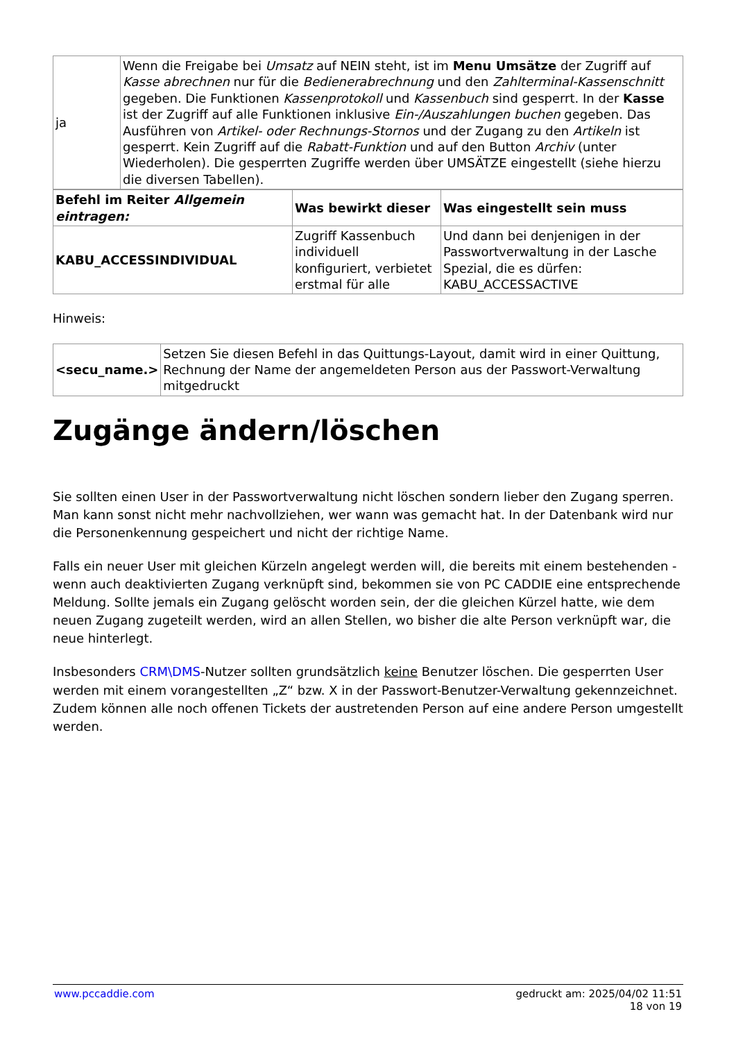| ja | Wenn die Freigabe bei Umsatz auf NEIN steht, ist im Menu Umsätze der Zugriff auf Kasse abrechnen nur für die Bedienerabrechnung und den Zahlterminal-Kassenschnitt gegeben. Die Funktionen Kassenprotokoll und Kassenbuch sind gesperrt. In der Kasse ist der Zugriff auf alle Funktionen inklusive Ein-/Auszahlungen buchen gegeben. Das Ausführen von Artikel- oder Rechnungs-Stornos und der Zugang zu den Artikeln ist gesperrt. Kein Zugriff auf die Rabatt-Funktion und auf den Button Archiv (unter Wiederholen). Die gesperrten Zugriffe werden über UMSÄTZE eingestellt (siehe hierzu die diversen Tabellen). |
| Befehl im Reiter Allgemein eintragen: | Was bewirkt dieser | Was eingestellt sein muss |
| --- | --- | --- |
| KABU_ACCESSINDIVIDUAL | Zugriff Kassenbuch individuell konfiguriert, verbietet erstmal für alle | Und dann bei denjenigen in der Passwortverwaltung in der Lasche Spezial, die es dürfen: KABU_ACCESSACTIVE |
Hinweis:
| <secu_name.> | Setzen Sie diesen Befehl in das Quittungs-Layout, damit wird in einer Quittung, Rechnung der Name der angemeldeten Person aus der Passwort-Verwaltung mitgedruckt |
Zugänge ändern/löschen
Sie sollten einen User in der Passwortverwaltung nicht löschen sondern lieber den Zugang sperren. Man kann sonst nicht mehr nachvollziehen, wer wann was gemacht hat. In der Datenbank wird nur die Personenkennung gespeichert und nicht der richtige Name.
Falls ein neuer User mit gleichen Kürzeln angelegt werden will, die bereits mit einem bestehenden - wenn auch deaktivierten Zugang verknüpft sind, bekommen sie von PC CADDIE eine entsprechende Meldung. Sollte jemals ein Zugang gelöscht worden sein, der die gleichen Kürzel hatte, wie dem neuen Zugang zugeteilt werden, wird an allen Stellen, wo bisher die alte Person verknüpft war, die neue hinterlegt.
Insbesonders CRM\DMS-Nutzer sollten grundsätzlich keine Benutzer löschen. Die gesperrten User werden mit einem vorangestellten „Z“ bzw. X in der Passwort-Benutzer-Verwaltung gekennzeichnet. Zudem können alle noch offenen Tickets der austretenden Person auf eine andere Person umgestellt werden.
www.pccaddie.com gedruckt am: 2025/04/02 11:51
18 von 19